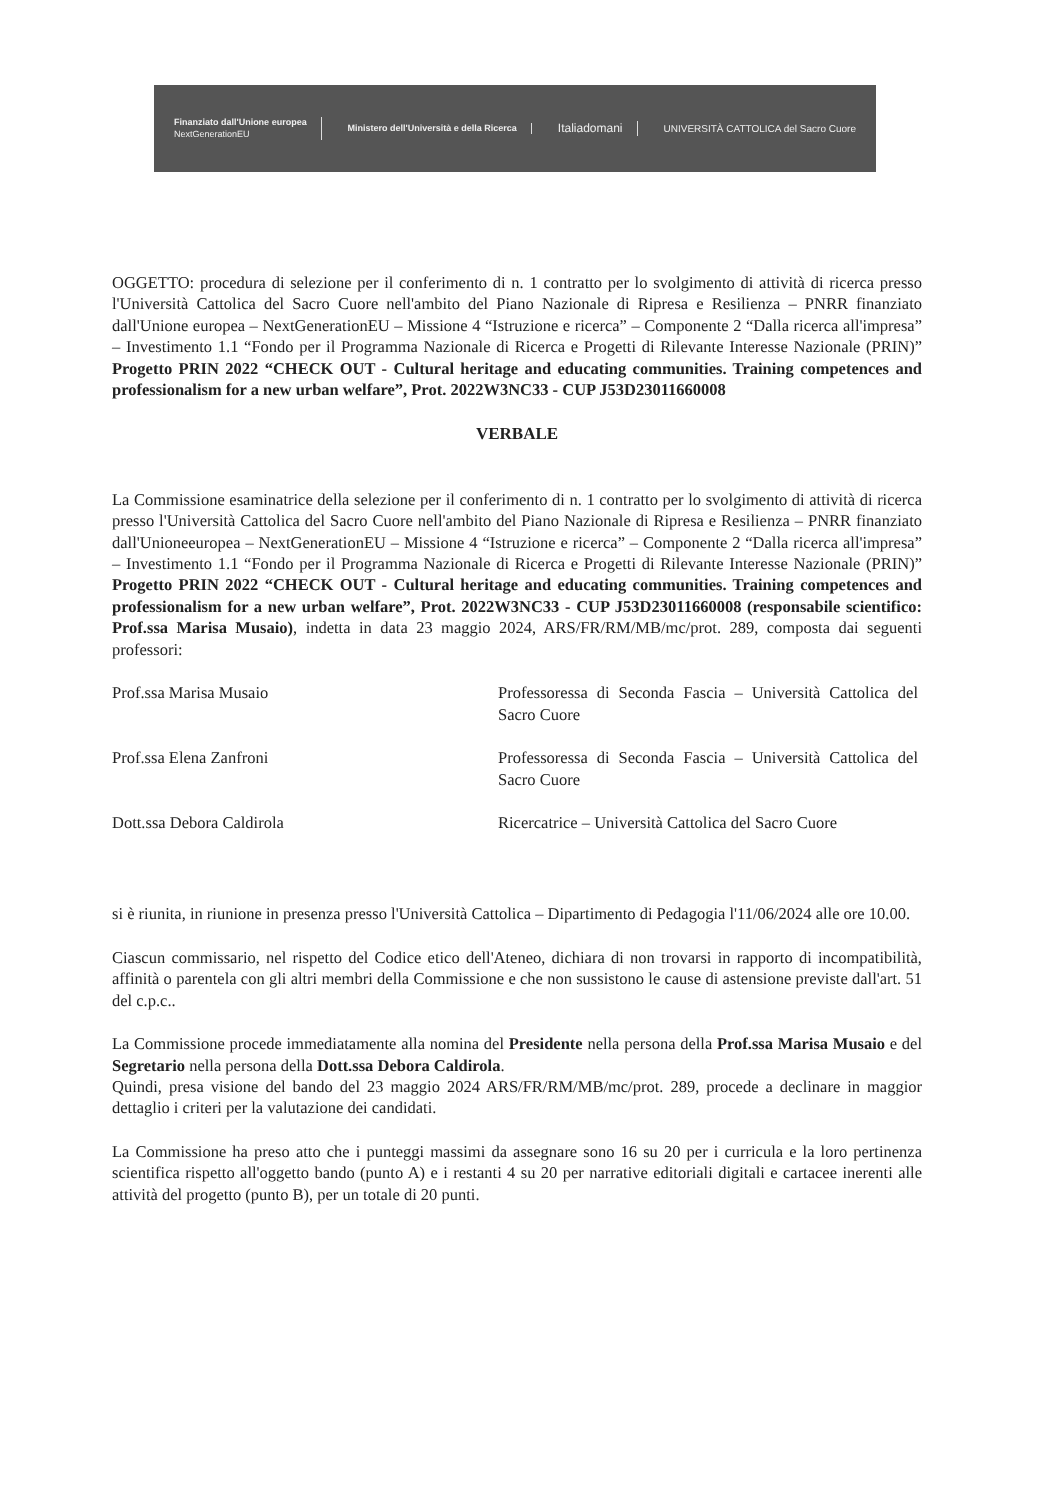Finanziato dall'Unione europea
NextGenerationEU
Ministero dell'Università e della Ricerca
Italiadomani
UNIVERSITÀ CATTOLICA del Sacro Cuore
OGGETTO: procedura di selezione per il conferimento di n. 1 contratto per lo svolgimento di attività di ricerca presso l'Università Cattolica del Sacro Cuore nell'ambito del Piano Nazionale di Ripresa e Resilienza – PNRR finanziato dall'Unione europea – NextGenerationEU – Missione 4 “Istruzione e ricerca” – Componente 2 “Dalla ricerca all'impresa” – Investimento 1.1 “Fondo per il Programma Nazionale di Ricerca e Progetti di Rilevante Interesse Nazionale (PRIN)” Progetto PRIN 2022 “CHECK OUT - Cultural heritage and educating communities. Training competences and professionalism for a new urban welfare”, Prot. 2022W3NC33 - CUP J53D23011660008
VERBALE
La Commissione esaminatrice della selezione per il conferimento di n. 1 contratto per lo svolgimento di attività di ricerca presso l'Università Cattolica del Sacro Cuore nell'ambito del Piano Nazionale di Ripresa e Resilienza – PNRR finanziato dall'Unioneeuropea – NextGenerationEU – Missione 4 “Istruzione e ricerca” – Componente 2 “Dalla ricerca all'impresa” – Investimento 1.1 “Fondo per il Programma Nazionale di Ricerca e Progetti di Rilevante Interesse Nazionale (PRIN)” Progetto PRIN 2022 “CHECK OUT - Cultural heritage and educating communities. Training competences and professionalism for a new urban welfare”, Prot. 2022W3NC33 - CUP J53D23011660008 (responsabile scientifico: Prof.ssa Marisa Musaio), indetta in data 23 maggio 2024, ARS/FR/RM/MB/mc/prot. 289, composta dai seguenti professori:
Prof.ssa Marisa Musaio Professoressa di Seconda Fascia – Università Cattolica del Sacro Cuore
Prof.ssa Elena Zanfroni Professoressa di Seconda Fascia – Università Cattolica del Sacro Cuore
Dott.ssa Debora Caldirola Ricercatrice – Università Cattolica del Sacro Cuore
si è riunita, in riunione in presenza presso l'Università Cattolica – Dipartimento di Pedagogia l'11/06/2024 alle ore 10.00.
Ciascun commissario, nel rispetto del Codice etico dell'Ateneo, dichiara di non trovarsi in rapporto di incompatibilità, affinità o parentela con gli altri membri della Commissione e che non sussistono le cause di astensione previste dall'art. 51 del c.p.c..
La Commissione procede immediatamente alla nomina del Presidente nella persona della Prof.ssa Marisa Musaio e del Segretario nella persona della Dott.ssa Debora Caldirola.
Quindi, presa visione del bando del 23 maggio 2024 ARS/FR/RM/MB/mc/prot. 289, procede a declinare in maggior dettaglio i criteri per la valutazione dei candidati.
La Commissione ha preso atto che i punteggi massimi da assegnare sono 16 su 20 per i curricula e la loro pertinenza scientifica rispetto all'oggetto bando (punto A) e i restanti 4 su 20 per narrative editoriali digitali e cartacee inerenti alle attività del progetto (punto B), per un totale di 20 punti.